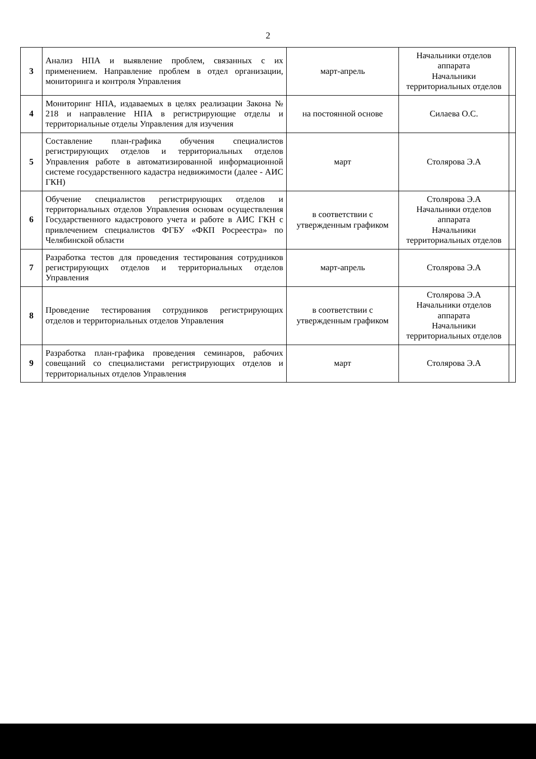2
| 3 | Анализ НПА и выявление проблем, связанных с их применением. Направление проблем в отдел организации, мониторинга и контроля Управления | март-апрель | Начальники отделов аппарата Начальники территориальных отделов | |
| 4 | Мониторинг НПА, издаваемых в целях реализации Закона № 218 и направление НПА в регистрирующие отделы и территориальные отделы Управления для изучения | на постоянной основе | Силаева О.С. | |
| 5 | Составление план-графика обучения специалистов регистрирующих отделов и территориальных отделов Управления работе в автоматизированной информационной системе государственного кадастра недвижимости (далее - АИС ГКН) | март | Столярова Э.А | |
| 6 | Обучение специалистов регистрирующих отделов и территориальных отделов Управления основам осуществления Государственного кадастрового учета и работе в АИС ГКН с привлечением специалистов ФГБУ «ФКП Росреестра» по Челябинской области | в соответствии с утвержденным графиком | Столярова Э.А Начальники отделов аппарата Начальники территориальных отделов | |
| 7 | Разработка тестов для проведения тестирования сотрудников регистрирующих отделов и территориальных отделов Управления | март-апрель | Столярова Э.А | |
| 8 | Проведение тестирования сотрудников регистрирующих отделов и территориальных отделов Управления | в соответствии с утвержденным графиком | Столярова Э.А Начальники отделов аппарата Начальники территориальных отделов | |
| 9 | Разработка план-графика проведения семинаров, рабочих совещаний со специалистами регистрирующих отделов и территориальных отделов Управления | март | Столярова Э.А | |